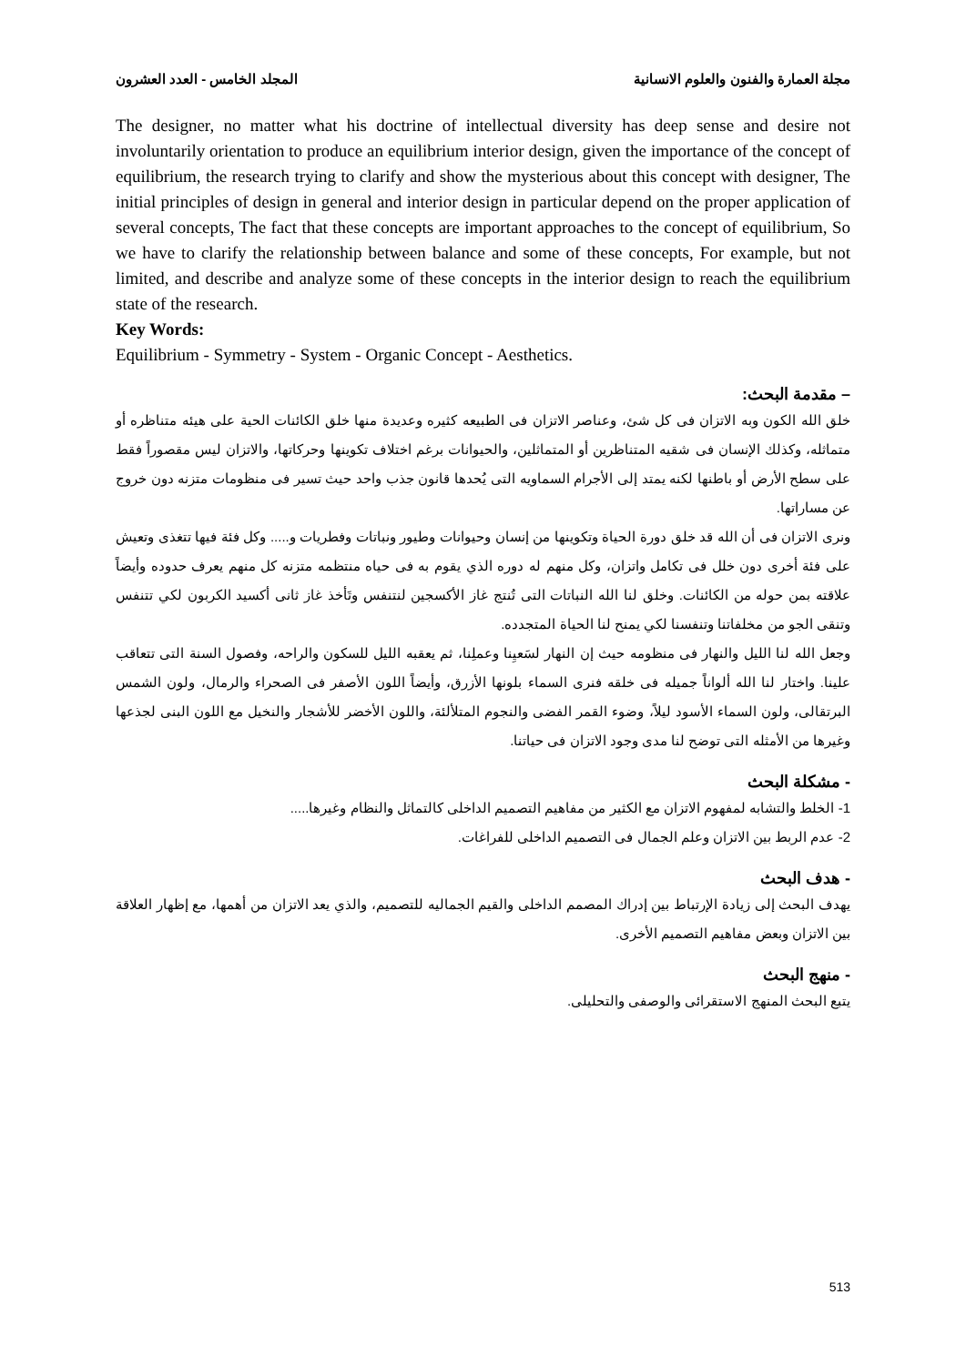مجلة العمارة والفنون والعلوم الانسانية المجلد الخامس - العدد العشرون
The designer, no matter what his doctrine of intellectual diversity has deep sense and desire not involuntarily orientation to produce an equilibrium interior design, given the importance of the concept of equilibrium, the research trying to clarify and show the mysterious about this concept with designer, The initial principles of design in general and interior design in particular depend on the proper application of several concepts, The fact that these concepts are important approaches to the concept of equilibrium, So we have to clarify the relationship between balance and some of these concepts, For example, but not limited, and describe and analyze some of these concepts in the interior design to reach the equilibrium state of the research.
Key Words:
Equilibrium - Symmetry - System - Organic Concept - Aesthetics.
– مقدمة البحث:
خلق الله الكون وبه الاتزان فى كل شئ، وعناصر الاتزان فى الطبيعه كثيره وعديدة منها خلق الكائنات الحية على هيئه متناظره أو متماثله، وكذلك الإنسان فى شقيه المتناظرين أو المتماثلين، والحيوانات برغم اختلاف تكوينها وحركاتها، والاتزان ليس مقصوراً فقط على سطح الأرض أو باطنها لكنه يمتد إلى الأجرام السماويه التى يُحدها قانون جذب واحد حيث تسير فى منظومات متزنه دون خروج عن مساراتها.
ونرى الاتزان فى أن الله قد خلق دورة الحياة وتكوينها من إنسان وحيوانات وطيور ونباتات وفطريات و..... وكل فئة فيها تتغذى وتعيش على فئة أخرى دون خلل فى تكامل واتزان، وكل منهم له دوره الذي يقوم به فى حياه منتظمه متزنه كل منهم يعرف حدوده وأيضاً علاقته بمن حوله من الكائنات. وخلق لنا الله النباتات التى تُنتج غاز الأكسجين لنتنفس وتَأخذ غاز ثانى أكسيد الكربون لكي تتنفس وتنقى الجو من مخلفاتنا وتنفسنا لكي يمنح لنا الحياة المتجدده.
وجعل الله لنا الليل والنهار فى منظومه حيث إن النهار لسَعيِنا وعملِنا، ثم يعقبه الليل للسكون والراحه، وفصول السنة التى تتعاقب علينا. واختار لنا الله ألواناً جميله فى خلقه فنرى السماء بلونها الأزرق، وأيضاً اللون الأصفر فى الصحراء والرمال، ولون الشمس البرتقالى، ولون السماء الأسود ليلاً، وضوء القمر الفضى والنجوم المتلألئة، واللون الأخضر للأشجار والنخيل مع اللون البنى لجذعها وغيرها من الأمثله التى توضح لنا مدى وجود الاتزان فى حياتنا.
- مشكلة البحث
1- الخلط والتشابه لمفهوم الاتزان مع الكثير من مفاهيم التصميم الداخلى كالتماثل والنظام وغيرها.....
2- عدم الربط بين الاتزان وعلم الجمال فى التصميم الداخلى للفراغات.
- هدف البحث
يهدف البحث إلى زيادة الإرتباط بين إدراك المصمم الداخلى والقيم الجماليه للتصميم، والذي يعد الاتزان من أهمها، مع إظهار العلاقة بين الاتزان وبعض مفاهيم التصميم الأخرى.
- منهج البحث
يتبع البحث المنهج الاستقرائى والوصفى والتحليلى.
513